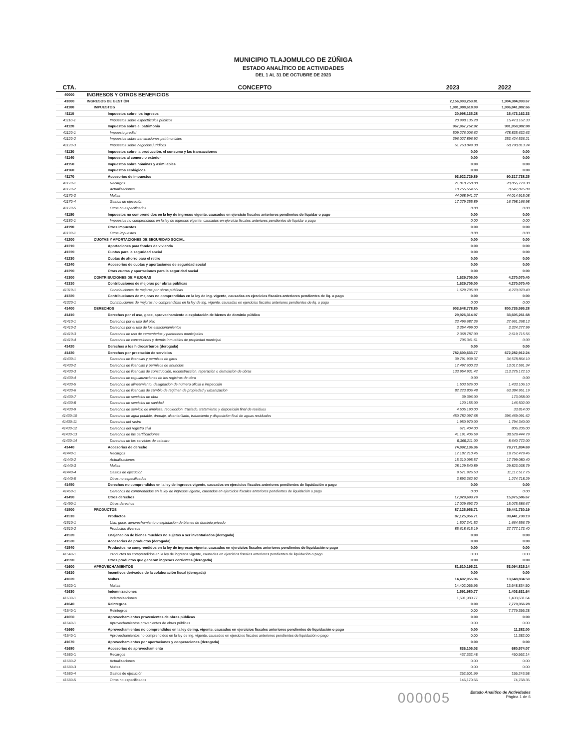MUNICIPIO TLAJOMULCO DE ZÚÑIGA
ESTADO ANALÍTICO DE ACTIVIDADES
DEL 1 AL 31 DE OCTUBRE DE 2023
| CTA. | CONCEPTO | 2023 | 2022 |
| --- | --- | --- | --- |
| 40000 | INGRESOS Y OTROS BENEFICIOS | | |
| 41000 | INGRESOS DE GESTIÓN | 2,156,003,253.81 | 1,904,384,093.67 |
| 41100 | IMPUESTOS | 1,081,988,618.09 | 1,006,841,882.66 |
| 41110 | Impuestos sobre los ingresos | 20,998,135.28 | 15,473,162.33 |
| 41110-1 | Impuestos sobre espectáculos públicos | 20,998,135.28 | 15,473,162.33 |
| 41120 | Impuestos sobre el patrimonio | 967,067,752.92 | 901,050,982.08 |
| 41120-1 | Impuesto predial | 509,276,006.62 | 478,835,632.63 |
| 41120-2 | Impuestos sobre transmisiones patrimoniales | 396,027,896.92 | 353,424,536.21 |
| 41120-3 | Impuestos sobre negocios jurídicos | 61,763,849.38 | 68,790,813.24 |
| 41130 | Impuestos sobre la producción, el consumo y las transacciones | 0.00 | 0.00 |
| 41140 | Impuestos al comercio exterior | 0.00 | 0.00 |
| 41150 | Impuestos sobre nóminas y asimilables | 0.00 | 0.00 |
| 41160 | Impuestos ecológicos | 0.00 | 0.00 |
| 41170 | Accesorios de impuestos | 93,922,729.89 | 90,317,738.25 |
| 41170-1 | Recargos | 21,818,768.08 | 20,856,779.30 |
| 41170-2 | Actualizaciones | 10,755,664.65 | 8,647,876.89 |
| 41170-3 | Multas | 44,068,941.27 | 44,014,915.08 |
| 41170-4 | Gastos de ejecución | 17,279,355.89 | 16,798,166.98 |
| 41170-5 | Otros no especificados | 0.00 | 0.00 |
| 41180 | Impuestos no comprendidos en la ley de ingresos vigente, causados en ejercicio fiscales anteriores pendientes de liquidar o pago | 0.00 | 0.00 |
| 41180-1 | Impuestos no comprendidos en la ley de ingresos vigente, causados en ejercicio fiscales anteriores pendientes de liquidar o pago | 0.00 | 0.00 |
| 41190 | Otros Impuestos | 0.00 | 0.00 |
| 41190-1 | Otros impuestos | 0.00 | 0.00 |
| 41200 | CUOTAS Y APORTACIONES DE SEGURIDAD SOCIAL | 0.00 | 0.00 |
| 41210 | Aportaciones para fondos de vivienda | 0.00 | 0.00 |
| 41220 | Cuotas para la seguridad social | 0.00 | 0.00 |
| 41230 | Cuotas de ahorro para el retiro | 0.00 | 0.00 |
| 41240 | Accesorios de cuotas y aportaciones de seguridad social | 0.00 | 0.00 |
| 41290 | Otras cuotas y aportaciones para la seguridad social | 0.00 | 0.00 |
| 41300 | CONTRIBUCIONES DE MEJORAS | 1,629,705.00 | 4,270,070.40 |
| 41310 | Contribuciones de mejoras por obras públicas | 1,629,705.00 | 4,270,070.40 |
| 41310-1 | Contribuciones de mejoras por obras públicas | 1,629,705.00 | 4,270,070.40 |
| 41320 | Contribuciones de mejoras no comprendidas en la ley de ing. vigente, causadas en ejercicios fiscales anteriores pendientes de liq. o pago | 0.00 | 0.00 |
| 41320-1 | Contribuciones de mejoras no comprendidas en la ley de ing. vigente, causadas en ejercicios fiscales anteriores pendientes de liq. o pago | 0.00 | 0.00 |
| 41400 | DERECHOS | 903,648,778.80 | 800,735,595.28 |
| 41410 | Derechos por el uso, goce, aprovechamiento o explotación de bienes de dominio público | 29,926,314.97 | 33,605,261.68 |
| 41410-1 | Derechos por el uso del piso | 23,496,687.36 | 27,661,268.13 |
| 41410-2 | Derechos por el uso de los estacionamientos | 3,354,499.00 | 3,324,277.99 |
| 41410-3 | Derechos de uso de cementerios y panteones municipales | 2,368,787.00 | 2,619,715.56 |
| 41410-4 | Derechos de concesiones y demás inmuebles de propiedad municipal | 706,341.61 | 0.00 |
| 41420 | Derechos a los hidrocarburos (derogada) | 0.00 | 0.00 |
| 41430 | Derechos por prestación de servicios | 782,600,633.77 | 672,282,912.24 |
| 41430-1 | Derechos de licencias y permisos de giros | 39,791,939.37 | 34,578,864.10 |
| 41430-2 | Derechos de licencias y permisos de anuncios | 17,497,600.23 | 13,017,591.34 |
| 41430-3 | Derechos de licencias de construcción, reconstrucción, reparación o demolición de obras | 133,954,931.42 | 113,275,172.10 |
| 41430-4 | Derechos de regularizaciones de los registros de obra | 0.00 | 0.00 |
| 41430-5 | Derechos de alineamiento, designación de número oficial e inspección | 1,503,526.00 | 1,433,106.10 |
| 41430-6 | Derechos de licencias de cambio de régimen de propiedad y urbanización | 82,223,806.48 | 63,384,951.19 |
| 41430-7 | Derechos de servicios de obra | 39,396.00 | 173,058.00 |
| 41430-8 | Derechos de servicios de sanidad | 120,155.00 | 146,502.00 |
| 41430-9 | Derechos de servicio de limpieza, recolección, traslado, tratamiento y disposición final de residuos | 4,505,190.00 | 33,814.00 |
| 41430-10 | Derechos de agua potable, drenaje, alcantarillado, tratamiento y disposición final de aguas residuales | 450,782,097.68 | 396,469,091.62 |
| 41430-11 | Derechos del rastro | 1,950,970.00 | 1,794,340.00 |
| 41430-12 | Derechos del registro civil | 671,404.00 | 806,205.00 |
| 41430-13 | Derechos de las certificaciones | 41,191,406.59 | 38,529,444.79 |
| 41430-14 | Derechos de los servicios de catastro | 8,368,211.00 | 8,640,772.00 |
| 41440 | Accesorios de derecho | 74,092,136.36 | 79,771,834.69 |
| 41440-1 | Recargos | 17,187,210.45 | 19,757,479.46 |
| 41440-2 | Actualizaciones | 15,310,095.57 | 17,799,080.40 |
| 41440-3 | Multas | 28,129,540.89 | 29,823,038.79 |
| 41440-4 | Gastos de ejecución | 9,571,926.53 | 11,117,517.75 |
| 41440-5 | Otros no especificados | 3,893,362.92 | 1,274,718.29 |
| 41450 | Derechos no comprendidos en la ley de ingresos vigente, causados en ejercicios fiscales anteriores pendientes de liquidación o pago | 0.00 | 0.00 |
| 41450-1 | Derechos no comprendidos en la ley de ingresos vigente, causados en ejercicios fiscales anteriores pendientes de liquidación o pago | 0.00 | 0.00 |
| 41490 | Otros derechos | 17,029,693.70 | 15,075,586.67 |
| 41490-1 | Otros derechos | 17,029,693.70 | 15,075,586.67 |
| 41500 | PRODUCTOS | 87,125,956.71 | 39,441,730.19 |
| 41510 | Productos | 87,125,956.71 | 39,441,730.19 |
| 41510-1 | Uso, goce, aprovechamiento o explotación de bienes de dominio privado | 1,507,341.52 | 1,664,556.79 |
| 41510-2 | Productos diversos | 85,618,615.19 | 37,777,173.40 |
| 41520 | Enajenación de bienes muebles no sujetos a ser inventariados (derogada) | 0.00 | 0.00 |
| 41530 | Accesorios de productos (derogada) | 0.00 | 0.00 |
| 41540 | Productos no comprendidos en la ley de ingresos vigente, causados en ejercicios fiscales anteriores pendientes de liquidación o pago | 0.00 | 0.00 |
| 41540-1 | Productos no comprendidos en la ley de ingresos vigente, causadas en ejercicios fiscales anteriores pendientes de liquidación o pago | 0.00 | 0.00 |
| 41590 | Otros productos que generan ingresos corrientes (derogada) | 0.00 | 0.00 |
| 41600 | APROVECHAMIENTOS | 81,610,195.21 | 53,094,815.14 |
| 41610 | Incentivos derivados de la colaboración fiscal (derogada) | 0.00 | 0.00 |
| 41620 | Multas | 14,402,055.96 | 13,648,834.50 |
| 41620-1 | Multas | 14,402,055.96 | 13,648,834.50 |
| 41630 | Indemnizaciones | 1,591,980.77 | 1,403,631.64 |
| 41630-1 | Indemnizaciones | 1,591,980.77 | 1,403,631.64 |
| 41640 | Reintegros | 0.00 | 7,779,356.28 |
| 41640-1 | Reintegros | 0.00 | 7,779,356.28 |
| 41650 | Aprovechamientos provenientes de obras públicas | 0.00 | 0.00 |
| 41640-1 | Aprovechamientos provenientes de obras públicas | 0.00 | 0.00 |
| 41660 | Aprovechamientos no comprendidos en la ley de ing. vigente, causados en ejercicios fiscales anteriores pendientes de liquidación o pago | 0.00 | 11,382.00 |
| 41640-1 | Aprovechamientos no comprendidos en la ley de ing. vigente, causados en ejercicios fiscales anteriores pendientes de liquidación o pago | 0.00 | 11,382.00 |
| 41670 | Aprovechamientos por aportaciones y cooperaciones (derogada) | 0.00 | 0.00 |
| 41680 | Accesorios de aprovechamiento | 836,105.03 | 680,574.07 |
| 41680-1 | Recargos | 437,332.48 | 450,562.14 |
| 41680-2 | Actualizaciones | 0.00 | 0.00 |
| 41680-3 | Multas | 0.00 | 0.00 |
| 41680-4 | Gastos de ejecución | 252,601.99 | 155,243.58 |
| 41680-5 | Otros no especificados | 146,170.56 | 74,768.35 |
000005
Estado Analítico de Actividades
Página 1 de 6